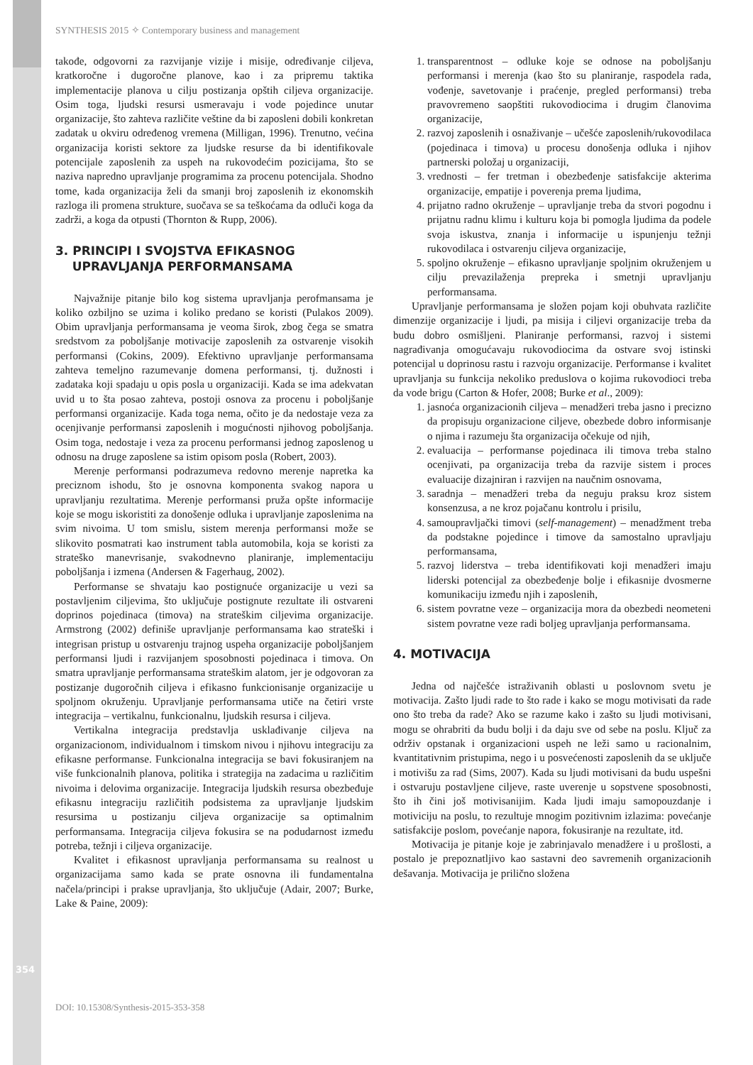SYNTHESIS 2015 ✧ Contemporary business and management
takođe, odgovorni za razvijanje vizije i misije, određivanje ciljeva, kratkoročne i dugoročne planove, kao i za pripremu taktika implementacije planova u cilju postizanja opštih ciljeva organizacije. Osim toga, ljudski resursi usmeravaju i vode pojedince unutar organizacije, što zahteva različite veštine da bi zaposleni dobili konkretan zadatak u okviru određenog vremena (Milligan, 1996). Trenutno, većina organizacija koristi sektore za ljudske resurse da bi identifikovale potencijale zaposlenih za uspeh na rukovodećim pozicijama, što se naziva napredno upravljanje programima za procenu potencijala. Shodno tome, kada organizacija želi da smanji broj zaposlenih iz ekonomskih razloga ili promena strukture, suočava se sa teškoćama da odluči koga da zadrži, a koga da otpusti (Thornton & Rupp, 2006).
3. PRINCIPI I SVOJSTVA EFIKASNOG
UPRAVLJANJA PERFORMANSAMA
Najvažnije pitanje bilo kog sistema upravljanja perofmansama je koliko ozbiljno se uzima i koliko predano se koristi (Pulakos 2009). Obim upravljanja performansama je veoma širok, zbog čega se smatra sredstvom za poboljšanje motivacije zaposlenih za ostvarenje visokih performansi (Cokins, 2009). Efektivno upravljanje performansama zahteva temeljno razumevanje domena performansi, tj. dužnosti i zadataka koji spadaju u opis posla u organizaciji. Kada se ima adekvatan uvid u to šta posao zahteva, postoji osnova za procenu i poboljšanje performansi organizacije. Kada toga nema, očito je da nedostaje veza za ocenjivanje performansi zaposlenih i mogućnosti njihovog poboljšanja. Osim toga, nedostaje i veza za procenu performansi jednog zaposlenog u odnosu na druge zaposlene sa istim opisom posla (Robert, 2003).
Merenje performansi podrazumeva redovno merenje napretka ka preciznom ishodu, što je osnovna komponenta svakog napora u upravljanju rezultatima. Merenje performansi pruža opšte informacije koje se mogu iskoristiti za donošenje odluka i upravljanje zaposlenima na svim nivoima. U tom smislu, sistem merenja performansi može se slikovito posmatrati kao instrument tabla automobila, koja se koristi za strateško manevrisanje, svakodnevno planiranje, implementaciju poboljšanja i izmena (Andersen & Fagerhaug, 2002).
Performanse se shvataju kao postignuće organizacije u vezi sa postavljenim ciljevima, što uključuje postignute rezultate ili ostvareni doprinos pojedinaca (timova) na strateškim ciljevima organizacije. Armstrong (2002) definiše upravljanje performansama kao strateški i integrisan pristup u ostvarenju trajnog uspeha organizacije poboljšanjem performansi ljudi i razvijanjem sposobnosti pojedinaca i timova. On smatra upravljanje performansama strateškim alatom, jer je odgovoran za postizanje dugoročnih ciljeva i efikasno funkcionisanje organizacije u spoljnom okruženju. Upravljanje performansama utiče na četiri vrste integracija – vertikalnu, funkcionalnu, ljudskih resursa i ciljeva.
Vertikalna integracija predstavlja usklađivanje ciljeva na organizacionom, individualnom i timskom nivou i njihovu integraciju za efikasne performanse. Funkcionalna integracija se bavi fokusiranjem na više funkcionalnih planova, politika i strategija na zadacima u različitim nivoima i delovima organizacije. Integracija ljudskih resursa obezbeđuje efikasnu integraciju različitih podsistema za upravljanje ljudskim resursima u postizanju ciljeva organizacije sa optimalnim performansama. Integracija ciljeva fokusira se na podudarnost između potreba, težnji i ciljeva organizacije.
Kvalitet i efikasnost upravljanja performansama su realnost u organizacijama samo kada se prate osnovna ili fundamentalna načela/principi i prakse upravljanja, što uključuje (Adair, 2007; Burke, Lake & Paine, 2009):
1. transparentnost – odluke koje se odnose na poboljšanju performansi i merenja (kao što su planiranje, raspodela rada, vođenje, savetovanje i praćenje, pregled performansi) treba pravovremeno saopštiti rukovodiocima i drugim članovima organizacije,
2. razvoj zaposlenih i osnaživanje – učešće zaposlenih/rukovodilaca (pojedinaca i timova) u procesu donošenja odluka i njihov partnerski položaj u organizaciji,
3. vrednosti – fer tretman i obezbeđenje satisfakcije akterima organizacije, empatije i poverenja prema ljudima,
4. prijatno radno okruženje – upravljanje treba da stvori pogodnu i prijatnu radnu klimu i kulturu koja bi pomogla ljudima da podele svoja iskustva, znanja i informacije u ispunjenju težnji rukovodilaca i ostvarenju ciljeva organizacije,
5. spoljno okruženje – efikasno upravljanje spoljnim okruženjem u cilju prevazilaženja prepreka i smetnji upravljanju performansama.
Upravljanje performansama je složen pojam koji obuhvata različite dimenzije organizacije i ljudi, pa misija i ciljevi organizacije treba da budu dobro osmišljeni. Planiranje performansi, razvoj i sistemi nagrađivanja omogućavaju rukovodiocima da ostvare svoj istinski potencijal u doprinosu rastu i razvoju organizacije. Performanse i kvalitet upravljanja su funkcija nekoliko preduslova o kojima rukovodioci treba da vode brigu (Carton & Hofer, 2008; Burke et al., 2009):
1. jasnoća organizacionih ciljeva – menadžeri treba jasno i precizno da propisuju organizacione ciljeve, obezbede dobro informisanje o njima i razumeju šta organizacija očekuje od njih,
2. evaluacija – performanse pojedinaca ili timova treba stalno ocenjivati, pa organizacija treba da razvije sistem i proces evaluacije dizajniran i razvijen na naučnim osnovama,
3. saradnja – menadžeri treba da neguju praksu kroz sistem konsenzusa, a ne kroz pojačanu kontrolu i prisilu,
4. samoupravljački timovi (self-management) – menadžment treba da podstakne pojedince i timove da samostalno upravljaju performansama,
5. razvoj liderstva – treba identifikovati koji menadžeri imaju liderski potencijal za obezbeđenje bolje i efikasnije dvosmerne komunikaciju između njih i zaposlenih,
6. sistem povratne veze – organizacija mora da obezbedi neometeni sistem povratne veze radi boljeg upravljanja performansama.
4. MOTIVACIJA
Jedna od najčešće istraživanih oblasti u poslovnom svetu je motivacija. Zašto ljudi rade to što rade i kako se mogu motivisati da rade ono što treba da rade? Ako se razume kako i zašto su ljudi motivisani, mogu se ohrabriti da budu bolji i da daju sve od sebe na poslu. Ključ za održiv opstanak i organizacioni uspeh ne leži samo u racionalnim, kvantitativnim pristupima, nego i u posvećenosti zaposlenih da se uključe i motivišu za rad (Sims, 2007). Kada su ljudi motivisani da budu uspešni i ostvaruju postavljene ciljeve, raste uverenje u sopstvene sposobnosti, što ih čini još motivisanijim. Kada ljudi imaju samopouzdanje i motiviciju na poslu, to rezultuje mnogim pozitivnim izlazima: povećanje satisfakcije poslom, povećanje napora, fokusiranje na rezultate, itd.
Motivacija je pitanje koje je zabrinjavalo menadžere i u prošlosti, a postalo je prepoznatljivo kao sastavni deo savremenih organizacionih dešavanja. Motivacija je prilično složena
354
DOI: 10.15308/Synthesis-2015-353-358